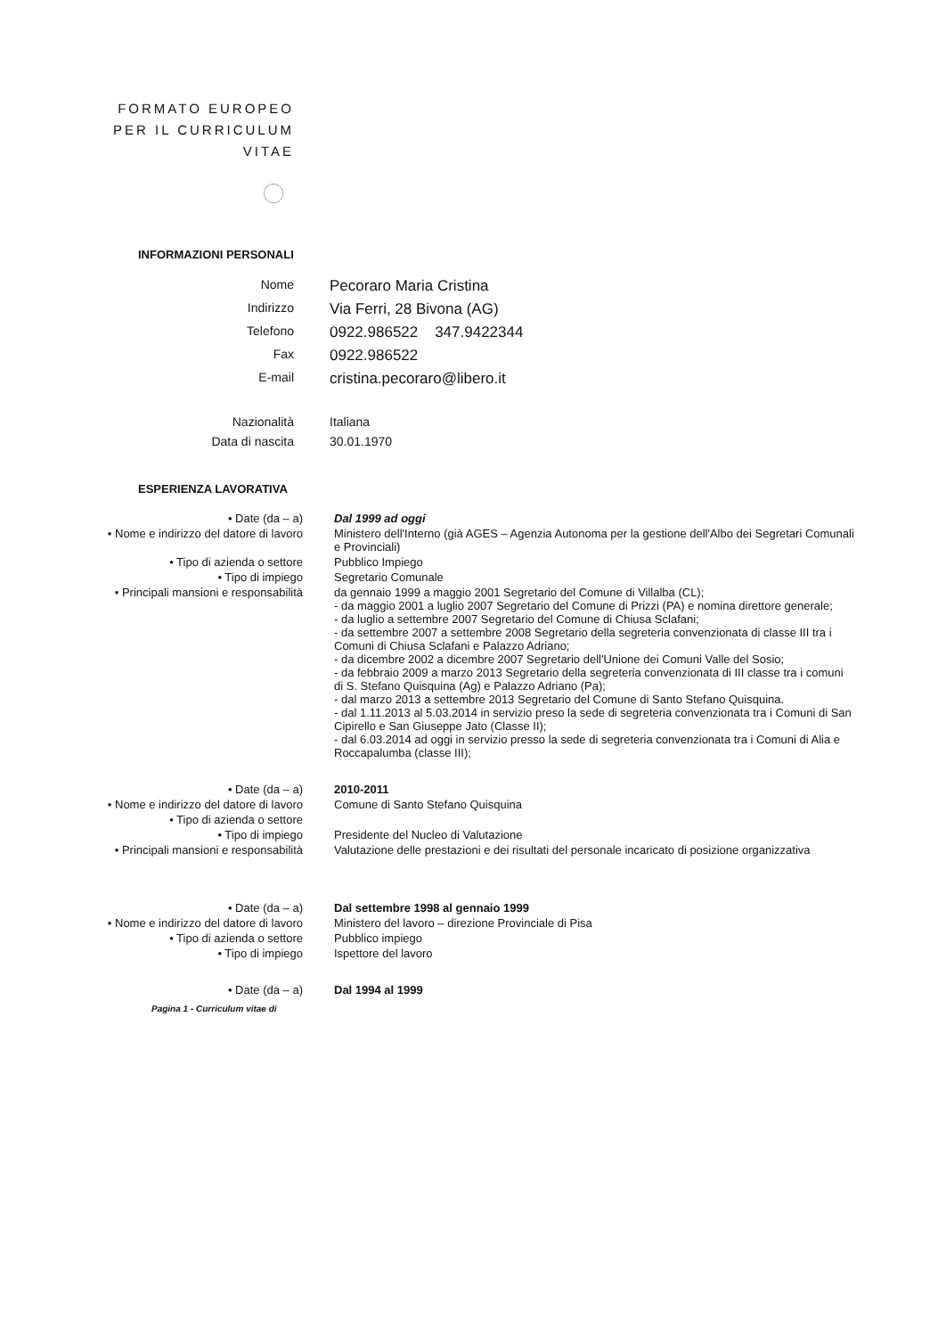FORMATO EUROPEO
PER IL CURRICULUM
VITAE
INFORMAZIONI PERSONALI
Nome
Pecoraro Maria Cristina
Indirizzo
Via Ferri, 28 Bivona (AG)
Telefono
0922.986522 347.9422344
Fax
0922.986522
E-mail
cristina.pecoraro@libero.it
Nazionalità Italiana
Data di nascita 30.01.1970
ESPERIENZA LAVORATIVA
• Date (da – a) Dal 1999 ad oggi
• Nome e indirizzo del datore di lavoro
Ministero dell'Interno (già AGES – Agenzia Autonoma per la gestione dell'Albo dei Segretari Comunali e Provinciali)
• Tipo di azienda o settore Pubblico Impiego
• Tipo di impiego Segretario Comunale
• Principali mansioni e responsabilità
da gennaio 1999 a maggio 2001 Segretario del Comune di Villalba (CL);
- da maggio 2001 a luglio 2007 Segretario del Comune di Prizzi (PA) e nomina direttore generale;
- da luglio a settembre 2007 Segretario del Comune di Chiusa Sclafani;
- da settembre 2007 a settembre 2008 Segretario della segreteria convenzionata di classe III tra i Comuni di Chiusa Sclafani e Palazzo Adriano;
- da dicembre 2002 a dicembre 2007 Segretario dell'Unione dei Comuni Valle del Sosio;
- da febbraio 2009 a marzo 2013 Segretario della segreteria convenzionata di III classe tra i comuni di S. Stefano Quisquina (Ag) e Palazzo Adriano (Pa);
- dal marzo 2013 a settembre 2013 Segretario del Comune di Santo Stefano Quisquina.
- dal 1.11.2013 al 5.03.2014 in servizio preso la sede di segreteria convenzionata tra i Comuni di San Cipirello e San Giuseppe Jato (Classe II);
- dal 6.03.2014 ad oggi in servizio presso la sede di segreteria convenzionata tra i Comuni di Alia e Roccapalumba (classe III);
• Date (da – a) 2010-2011
• Nome e indirizzo del datore di lavoro
Comune di Santo Stefano Quisquina
• Tipo di azienda o settore
• Tipo di impiego Presidente del Nucleo di Valutazione
• Principali mansioni e responsabilità
Valutazione delle prestazioni e dei risultati del personale incaricato di posizione organizzativa
• Date (da – a) Dal settembre 1998 al gennaio 1999
• Nome e indirizzo del datore di lavoro
Ministero del lavoro – direzione Provinciale di Pisa
• Tipo di azienda o settore Pubblico impiego
• Tipo di impiego Ispettore del lavoro
• Date (da – a) Dal 1994 al 1999
Pagina 1 - Curriculum vitae di